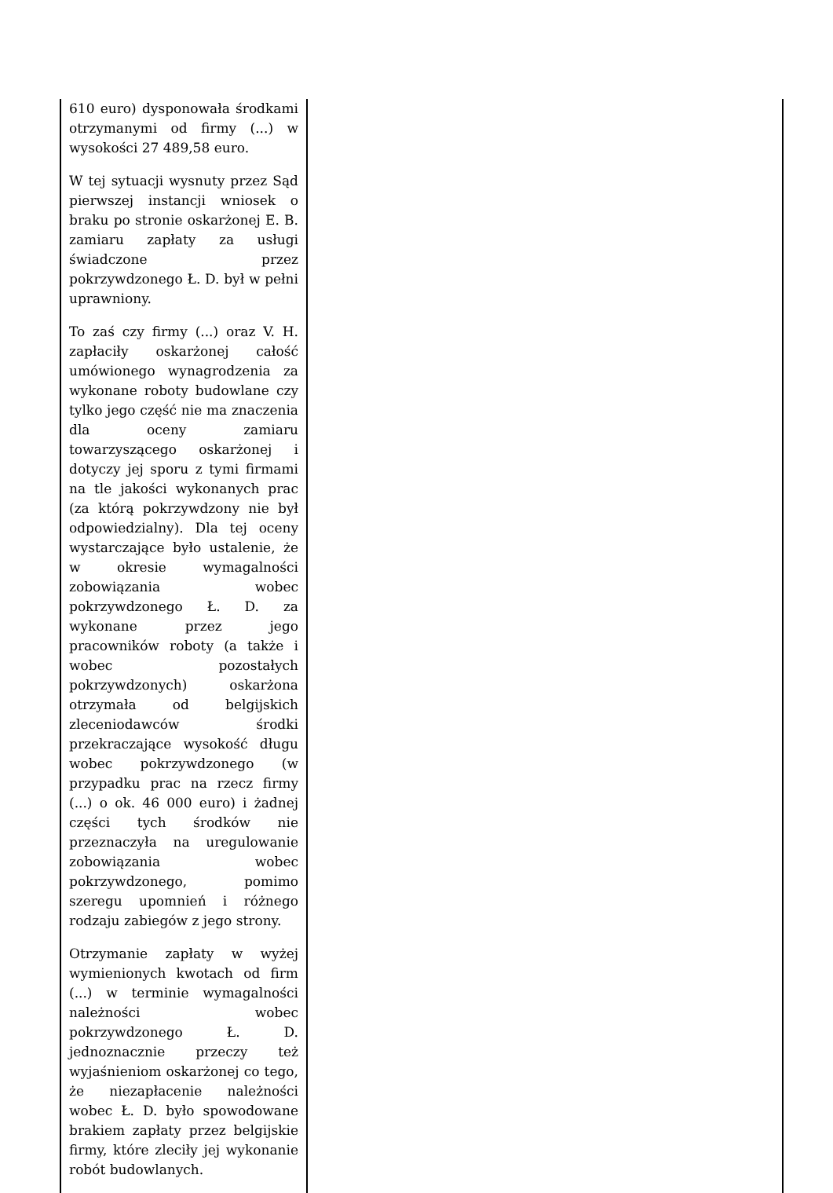| 610 euro) dysponowała środkami otrzymanymi od firmy (...) w wysokości 27 489,58 euro. W tej sytuacji wysnuty przez Sąd pierwszej instancji wniosek o braku po stronie oskarżonej E. B. zamiaru zapłaty za usługi świadczone przez pokrzywdzonego Ł. D. był w pełni uprawniony. To zaś czy firmy (...) oraz V. H. zapłaciły oskarżonej całość umówionego wynagrodzenia za wykonane roboty budowlane czy tylko jego część nie ma znaczenia dla oceny zamiaru towarzyszącego oskarżonej i dotyczy jej sporu z tymi firmami na tle jakości wykonanych prac (za którą pokrzywdzony nie był odpowiedzialny). Dla tej oceny wystarczające było ustalenie, że w okresie wymagalności zobowiązania wobec pokrzywdzonego Ł. D. za wykonane przez jego pracowników roboty (a także i wobec pozostałych pokrzywdzonych) oskarżona otrzymała od belgijskich zleceniodawców środki przekraczające wysokość długu wobec pokrzywdzonego (w przypadku prac na rzecz firmy (...) o ok. 46 000 euro) i żadnej części tych środków nie przeznaczyła na uregulowanie zobowiązania wobec pokrzywdzonego, pomimo szeregu upomnień i różnego rodzaju zabiegów z jego strony. Otrzymanie zapłaty w wyżej wymienionych kwotach od firm (...) w terminie wymagalności należności wobec pokrzywdzonego Ł. D. jednoznacznie przeczy też wyjaśnieniom oskarżonej co tego, że niezapłacenie należności wobec Ł. D. było spowodowane brakiem zapłaty przez belgijskie firmy, które zleciły jej wykonanie robót budowlanych. | |